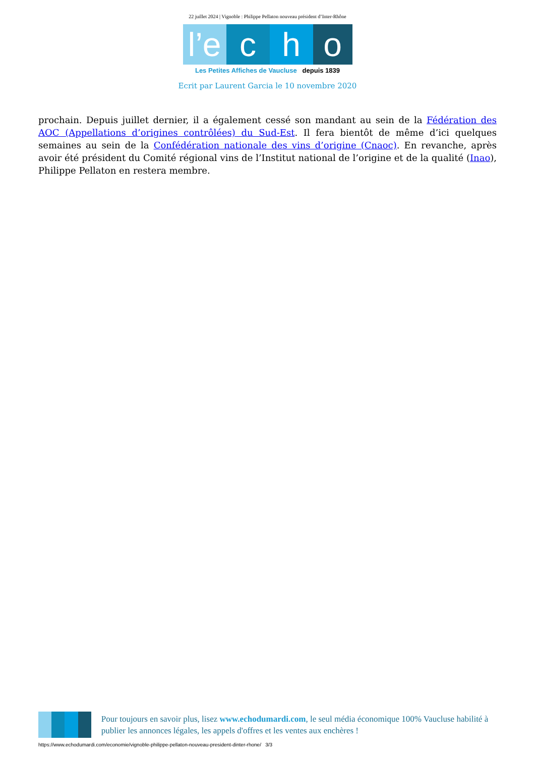22 juillet 2024 | Vignoble : Philippe Pellaton nouveau président d’Inter-Rhône
l’e c h o
Les Petites Affiches de Vaucluse depuis 1839
Ecrit par Laurent Garcia le 10 novembre 2020
prochain. Depuis juillet dernier, il a également cessé son mandant au sein de la Fédération des AOC (Appellations d’origines contrôlées) du Sud-Est. Il fera bientôt de même d’ici quelques semaines au sein de la Confédération nationale des vins d’origine (Cnaoc). En revanche, après avoir été président du Comité régional vins de l’Institut national de l’origine et de la qualité (Inao), Philippe Pellaton en restera membre.
Pour toujours en savoir plus, lisez www.echodumardi.com, le seul média économique 100% Vaucluse habilité à publier les annonces légales, les appels d'offres et les ventes aux enchères !
https://www.echodumardi.com/economie/vignoble-philippe-pellaton-nouveau-president-dinter-rhone/ 3/3